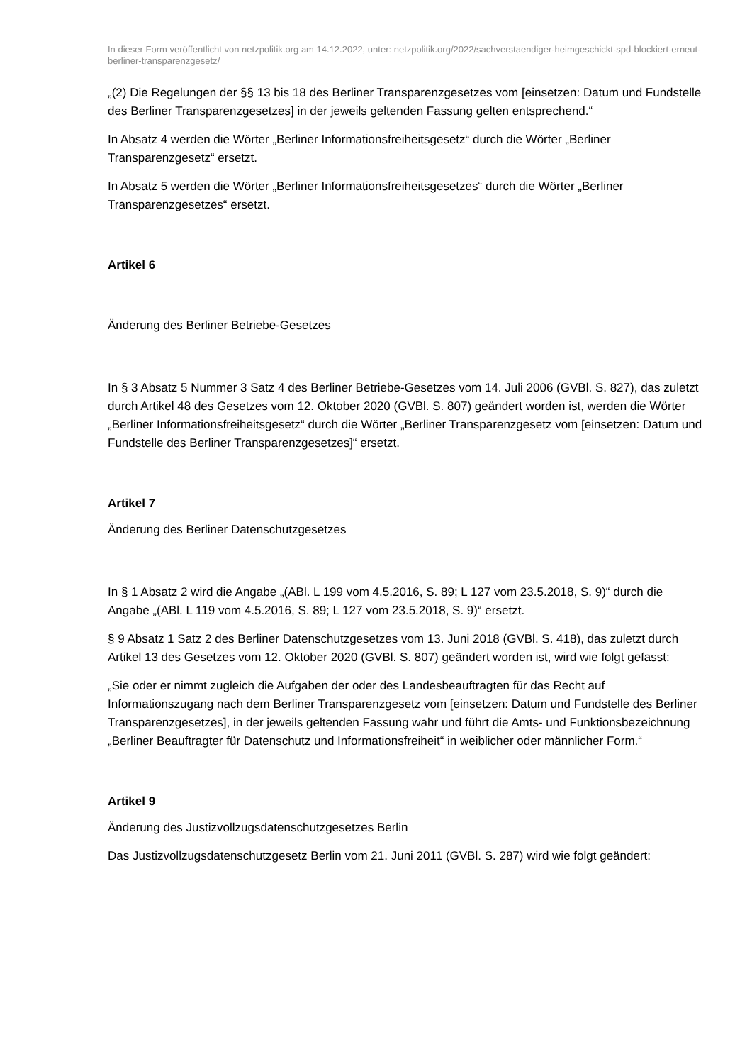In dieser Form veröffentlicht von netzpolitik.org am 14.12.2022, unter: netzpolitik.org/2022/sachverstaendiger-heimgeschickt-spd-blockiert-erneut-berliner-transparenzgesetz/
„(2) Die Regelungen der §§ 13 bis 18 des Berliner Transparenzgesetzes vom [einsetzen: Datum und Fundstelle des Berliner Transparenzgesetzes] in der jeweils geltenden Fassung gelten entsprechend.“
In Absatz 4 werden die Wörter „Berliner Informationsfreiheitsgesetz“ durch die Wörter „Berliner Transparenzgesetz“ ersetzt.
In Absatz 5 werden die Wörter „Berliner Informationsfreiheitsgesetzes“ durch die Wörter „Berliner Transparenzgesetzes“ ersetzt.
Artikel 6
Änderung des Berliner Betriebe-Gesetzes
In § 3 Absatz 5 Nummer 3 Satz 4 des Berliner Betriebe-Gesetzes vom 14. Juli 2006 (GVBl. S. 827), das zuletzt durch Artikel 48 des Gesetzes vom 12. Oktober 2020 (GVBl. S. 807) geändert worden ist, werden die Wörter „Berliner Informationsfreiheitsgesetz“ durch die Wörter „Berliner Transparenzgesetz vom [einsetzen: Datum und Fundstelle des Berliner Transparenzgesetzes]“ ersetzt.
Artikel 7
Änderung des Berliner Datenschutzgesetzes
In § 1 Absatz 2 wird die Angabe „(ABl. L 199 vom 4.5.2016, S. 89; L 127 vom 23.5.2018, S. 9)“ durch die Angabe „(ABl. L 119 vom 4.5.2016, S. 89; L 127 vom 23.5.2018, S. 9)“ ersetzt.
§ 9 Absatz 1 Satz 2 des Berliner Datenschutzgesetzes vom 13. Juni 2018 (GVBl. S. 418), das zuletzt durch Artikel 13 des Gesetzes vom 12. Oktober 2020 (GVBl. S. 807) geändert worden ist, wird wie folgt gefasst:
„Sie oder er nimmt zugleich die Aufgaben der oder des Landesbeauftragten für das Recht auf Informationszugang nach dem Berliner Transparenzgesetz vom [einsetzen: Datum und Fundstelle des Berliner Transparenzgesetzes], in der jeweils geltenden Fassung wahr und führt die Amts- und Funktionsbezeichnung „Berliner Beauftragter für Datenschutz und Informationsfreiheit“ in weiblicher oder männlicher Form.“
Artikel 9
Änderung des Justizvollzugsdatenschutzgesetzes Berlin
Das Justizvollzugsdatenschutzgesetz Berlin vom 21. Juni 2011 (GVBl. S. 287) wird wie folgt geändert: